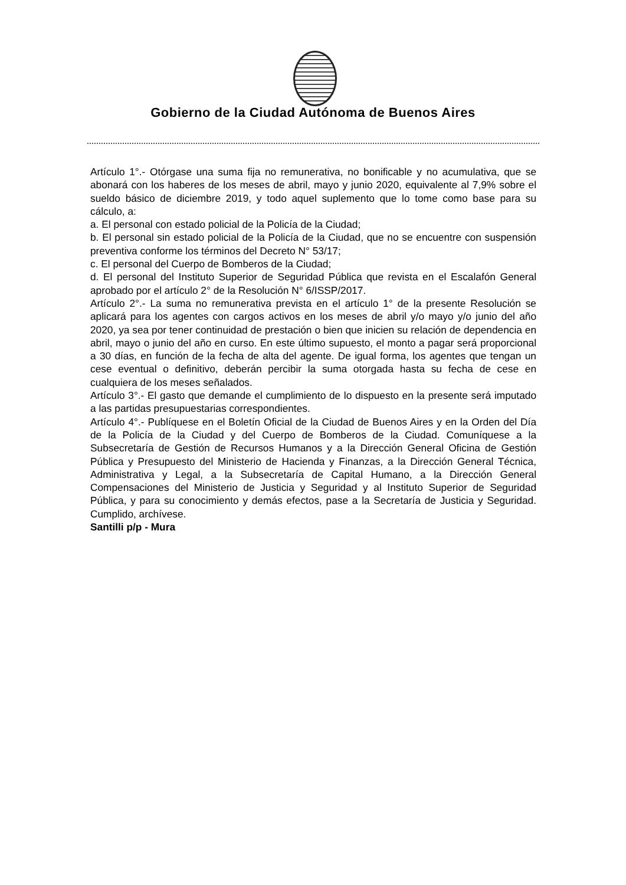Gobierno de la Ciudad Autónoma de Buenos Aires
Artículo 1°.- Otórgase una suma fija no remunerativa, no bonificable y no acumulativa, que se abonará con los haberes de los meses de abril, mayo y junio 2020, equivalente al 7,9% sobre el sueldo básico de diciembre 2019, y todo aquel suplemento que lo tome como base para su cálculo, a:
a. El personal con estado policial de la Policía de la Ciudad;
b. El personal sin estado policial de la Policía de la Ciudad, que no se encuentre con suspensión preventiva conforme los términos del Decreto N° 53/17;
c. El personal del Cuerpo de Bomberos de la Ciudad;
d. El personal del Instituto Superior de Seguridad Pública que revista en el Escalafón General aprobado por el artículo 2° de la Resolución N° 6/ISSP/2017.
Artículo 2°.- La suma no remunerativa prevista en el artículo 1° de la presente Resolución se aplicará para los agentes con cargos activos en los meses de abril y/o mayo y/o junio del año 2020, ya sea por tener continuidad de prestación o bien que inicien su relación de dependencia en abril, mayo o junio del año en curso. En este último supuesto, el monto a pagar será proporcional a 30 días, en función de la fecha de alta del agente. De igual forma, los agentes que tengan un cese eventual o definitivo, deberán percibir la suma otorgada hasta su fecha de cese en cualquiera de los meses señalados.
Artículo 3°.- El gasto que demande el cumplimiento de lo dispuesto en la presente será imputado a las partidas presupuestarias correspondientes.
Artículo 4°.- Publíquese en el Boletín Oficial de la Ciudad de Buenos Aires y en la Orden del Día de la Policía de la Ciudad y del Cuerpo de Bomberos de la Ciudad. Comuníquese a la Subsecretaría de Gestión de Recursos Humanos y a la Dirección General Oficina de Gestión Pública y Presupuesto del Ministerio de Hacienda y Finanzas, a la Dirección General Técnica, Administrativa y Legal, a la Subsecretaría de Capital Humano, a la Dirección General Compensaciones del Ministerio de Justicia y Seguridad y al Instituto Superior de Seguridad Pública, y para su conocimiento y demás efectos, pase a la Secretaría de Justicia y Seguridad. Cumplido, archívese.
Santilli p/p - Mura